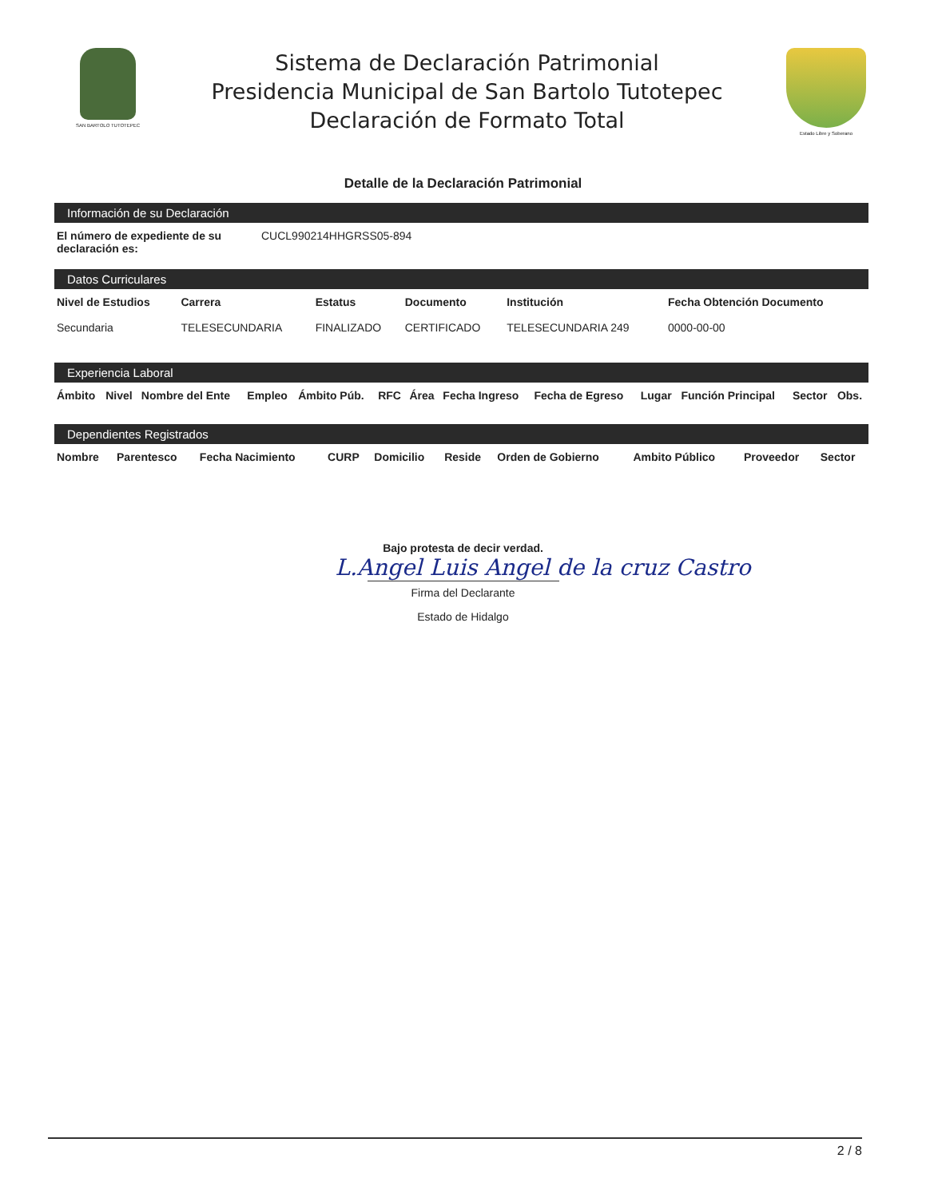SAN BARTOLO TUTOTEPEC
Sistema de Declaración Patrimonial
Presidencia Municipal de San Bartolo Tutotepec
Declaración de Formato Total
Estado Libre y Soberano
Detalle de la Declaración Patrimonial
Información de su Declaración
| El número de expediente de su declaración es: | CUCL990214HHGRSS05-894 |
Datos Curriculares
| Nivel de Estudios | Carrera | Estatus | Documento | Institución | Fecha Obtención Documento |
| --- | --- | --- | --- | --- | --- |
| Secundaria | TELESECUNDARIA | FINALIZADO | CERTIFICADO | TELESECUNDARIA 249 | 0000-00-00 |
Experiencia Laboral
| Ámbito | Nivel | Nombre del Ente | Empleo | Ámbito Púb. | RFC | Área | Fecha Ingreso | Fecha de Egreso | Lugar | Función Principal | Sector | Obs. |
| --- | --- | --- | --- | --- | --- | --- | --- | --- | --- | --- | --- | --- |
Dependientes Registrados
| Nombre | Parentesco | Fecha Nacimiento | CURP | Domicilio | Reside | Orden de Gobierno | Ambito Público | Proveedor | Sector |
| --- | --- | --- | --- | --- | --- | --- | --- | --- | --- |
Bajo protesta de decir verdad.
L.Angel Luis Angel de la cruz Castro
Firma del Declarante
Estado de Hidalgo
2 / 8